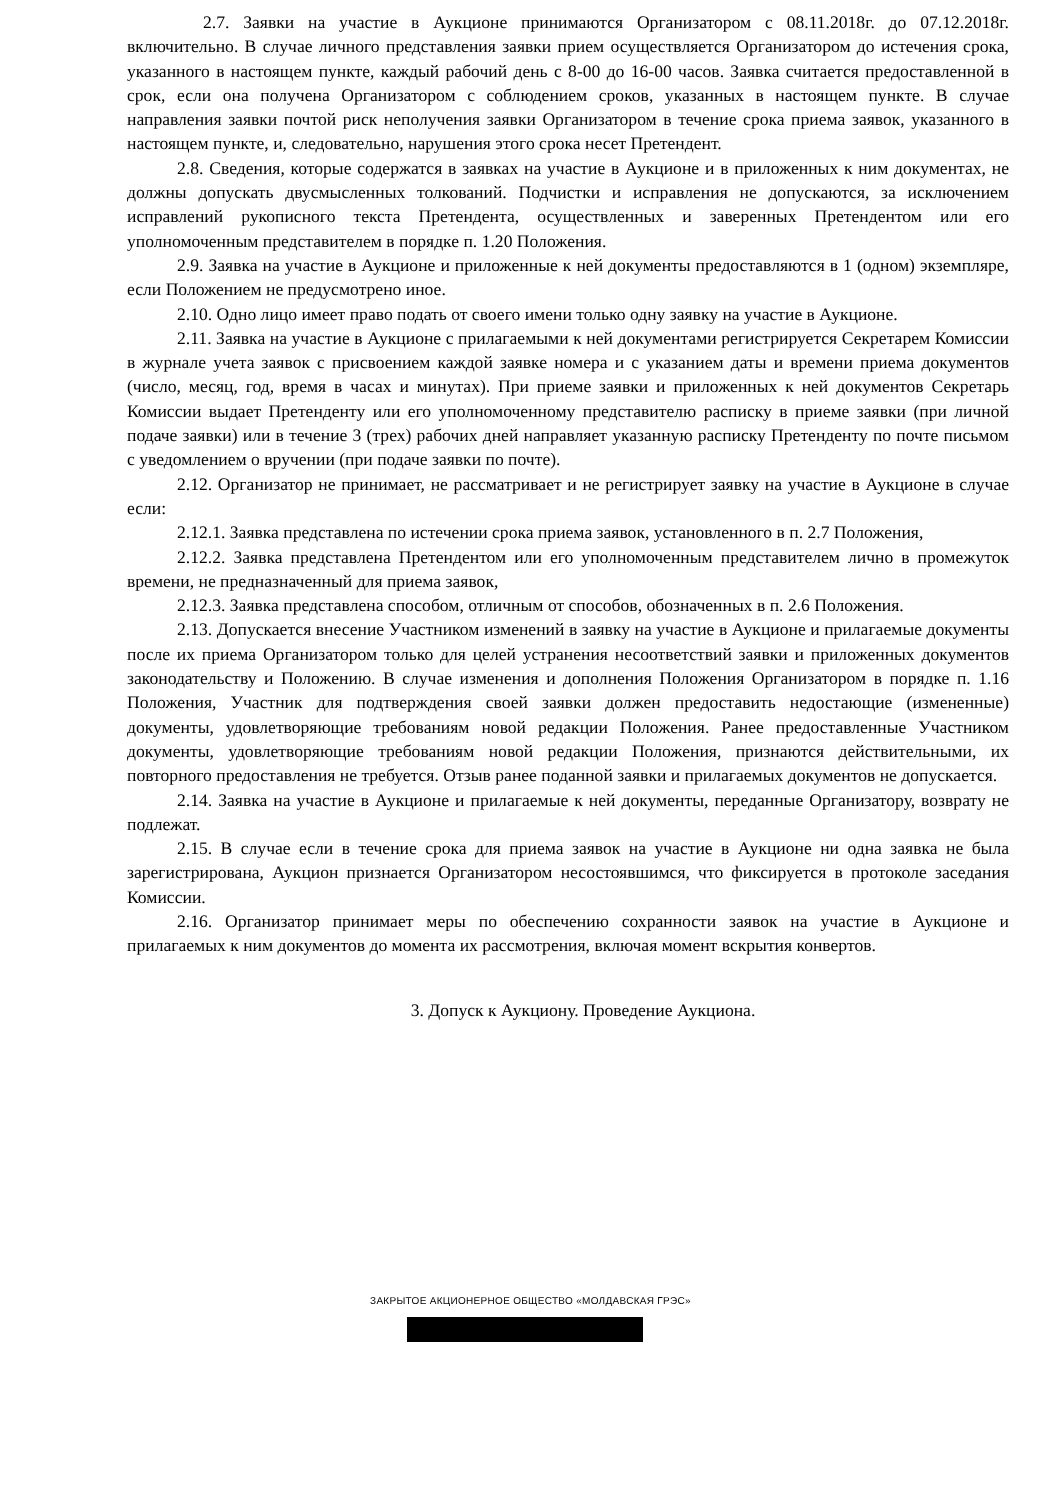2.7. Заявки на участие в Аукционе принимаются Организатором с 08.11.2018г. до 07.12.2018г. включительно. В случае личного представления заявки прием осуществляется Организатором до истечения срока, указанного в настоящем пункте, каждый рабочий день с 8-00 до 16-00 часов. Заявка считается предоставленной в срок, если она получена Организатором с соблюдением сроков, указанных в настоящем пункте. В случае направления заявки почтой риск неполучения заявки Организатором в течение срока приема заявок, указанного в настоящем пункте, и, следовательно, нарушения этого срока несет Претендент.
2.8. Сведения, которые содержатся в заявках на участие в Аукционе и в приложенных к ним документах, не должны допускать двусмысленных толкований. Подчистки и исправления не допускаются, за исключением исправлений рукописного текста Претендента, осуществленных и заверенных Претендентом или его уполномоченным представителем в порядке п. 1.20 Положения.
2.9. Заявка на участие в Аукционе и приложенные к ней документы предоставляются в 1 (одном) экземпляре, если Положением не предусмотрено иное.
2.10. Одно лицо имеет право подать от своего имени только одну заявку на участие в Аукционе.
2.11. Заявка на участие в Аукционе с прилагаемыми к ней документами регистрируется Секретарем Комиссии в журнале учета заявок с присвоением каждой заявке номера и с указанием даты и времени приема документов (число, месяц, год, время в часах и минутах). При приеме заявки и приложенных к ней документов Секретарь Комиссии выдает Претенденту или его уполномоченному представителю расписку в приеме заявки (при личной подаче заявки) или в течение 3 (трех) рабочих дней направляет указанную расписку Претенденту по почте письмом с уведомлением о вручении (при подаче заявки по почте).
2.12. Организатор не принимает, не рассматривает и не регистрирует заявку на участие в Аукционе в случае если:
2.12.1. Заявка представлена по истечении срока приема заявок, установленного в п. 2.7 Положения,
2.12.2. Заявка представлена Претендентом или его уполномоченным представителем лично в промежуток времени, не предназначенный для приема заявок,
2.12.3. Заявка представлена способом, отличным от способов, обозначенных в п. 2.6 Положения.
2.13. Допускается внесение Участником изменений в заявку на участие в Аукционе и прилагаемые документы после их приема Организатором только для целей устранения несоответствий заявки и приложенных документов законодательству и Положению. В случае изменения и дополнения Положения Организатором в порядке п. 1.16 Положения, Участник для подтверждения своей заявки должен предоставить недостающие (измененные) документы, удовлетворяющие требованиям новой редакции Положения. Ранее предоставленные Участником документы, удовлетворяющие требованиям новой редакции Положения, признаются действительными, их повторного предоставления не требуется. Отзыв ранее поданной заявки и прилагаемых документов не допускается.
2.14. Заявка на участие в Аукционе и прилагаемые к ней документы, переданные Организатору, возврату не подлежат.
2.15. В случае если в течение срока для приема заявок на участие в Аукционе ни одна заявка не была зарегистрирована, Аукцион признается Организатором несостоявшимся, что фиксируется в протоколе заседания Комиссии.
2.16. Организатор принимает меры по обеспечению сохранности заявок на участие в Аукционе и прилагаемых к ним документов до момента их рассмотрения, включая момент вскрытия конвертов.
3. Допуск к Аукциону. Проведение Аукциона.
ЗАКРЫТОЕ АКЦИОНЕРНОЕ ОБЩЕСТВО «МОЛДАВСКАЯ ГРЭС»